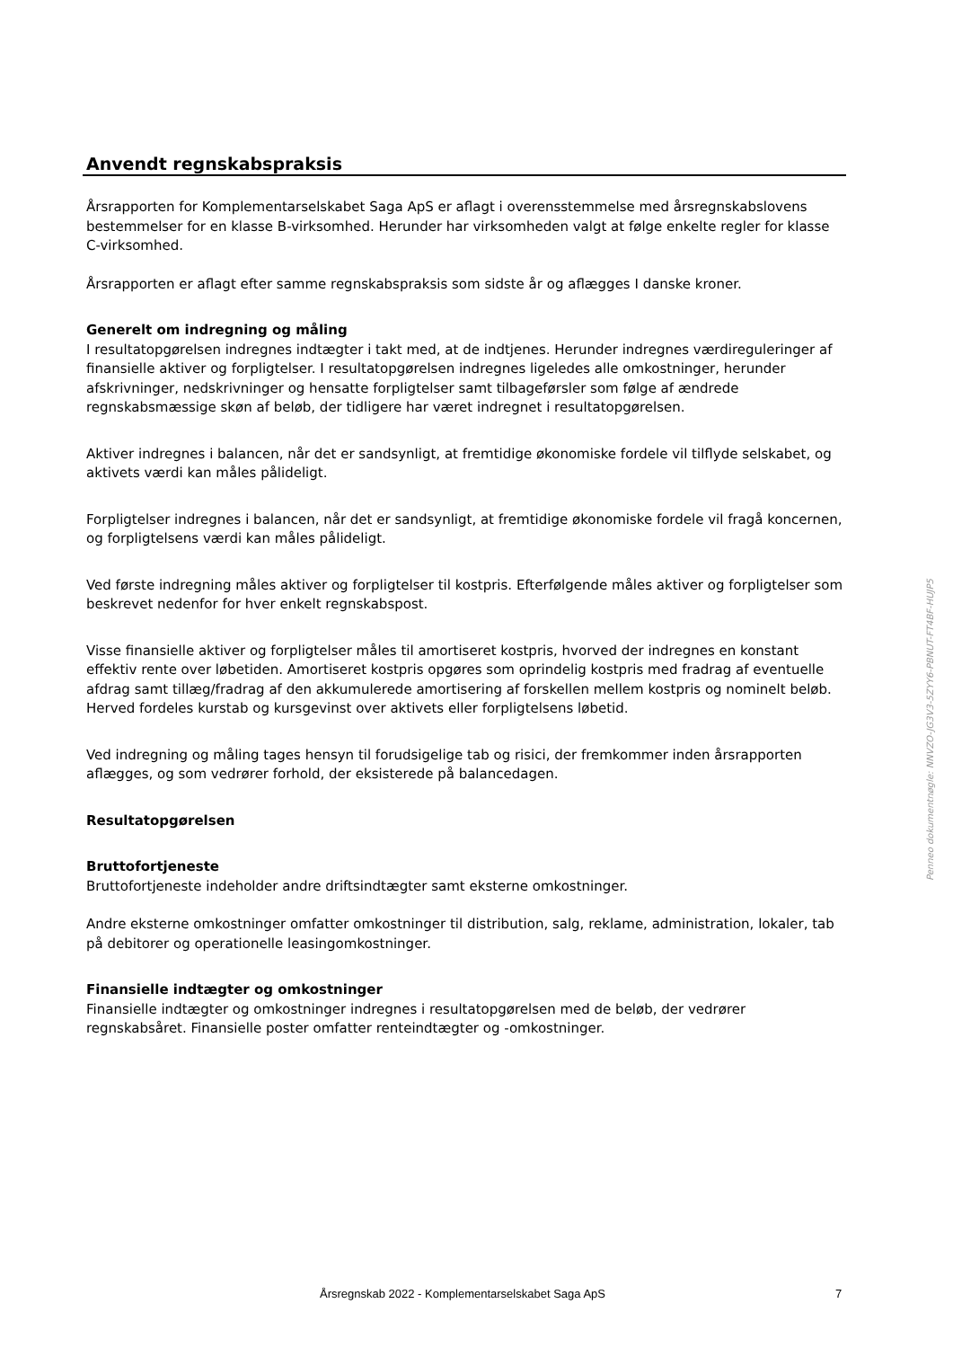Anvendt regnskabspraksis
Årsrapporten for Komplementarselskabet Saga ApS er aflagt i overensstemmelse med årsregnskabslovens bestemmelser for en klasse B-virksomhed. Herunder har virksomheden valgt at følge enkelte regler for klasse C-virksomhed.
Årsrapporten er aflagt efter samme regnskabspraksis som sidste år og aflægges I danske kroner.
Generelt om indregning og måling
I resultatopgørelsen indregnes indtægter i takt med, at de indtjenes. Herunder indregnes værdireguleringer af finansielle aktiver og forpligtelser. I resultatopgørelsen indregnes ligeledes alle omkostninger, herunder afskrivninger, nedskrivninger og hensatte forpligtelser samt tilbageførsler som følge af ændrede regnskabsmæssige skøn af beløb, der tidligere har været indregnet i resultatopgørelsen.
Aktiver indregnes i balancen, når det er sandsynligt, at fremtidige økonomiske fordele vil tilflyde selskabet, og aktivets værdi kan måles pålideligt.
Forpligtelser indregnes i balancen, når det er sandsynligt, at fremtidige økonomiske fordele vil fragå koncernen, og forpligtelsens værdi kan måles pålideligt.
Ved første indregning måles aktiver og forpligtelser til kostpris. Efterfølgende måles aktiver og forpligtelser som beskrevet nedenfor for hver enkelt regnskabspost.
Visse finansielle aktiver og forpligtelser måles til amortiseret kostpris, hvorved der indregnes en konstant effektiv rente over løbetiden. Amortiseret kostpris opgøres som oprindelig kostpris med fradrag af eventuelle afdrag samt tillæg/fradrag af den akkumulerede amortisering af forskellen mellem kostpris og nominelt beløb. Herved fordeles kurstab og kursgevinst over aktivets eller forpligtelsens løbetid.
Ved indregning og måling tages hensyn til forudsigelige tab og risici, der fremkommer inden årsrapporten aflægges, og som vedrører forhold, der eksisterede på balancedagen.
Resultatopgørelsen
Bruttofortjeneste
Bruttofortjeneste indeholder andre driftsindtægter samt eksterne omkostninger.
Andre eksterne omkostninger omfatter omkostninger til distribution, salg, reklame, administration, lokaler, tab på debitorer og operationelle leasingomkostninger.
Finansielle indtægter og omkostninger
Finansielle indtægter og omkostninger indregnes i resultatopgørelsen med de beløb, der vedrører regnskabsåret. Finansielle poster omfatter renteindtægter og -omkostninger.
Penneo dokumentnøgle: NNVZO-JG3V3-5ZYY6-PBNUT-FT4BF-HUJP5
Årsregnskab 2022 - Komplementarselskabet Saga ApS 7